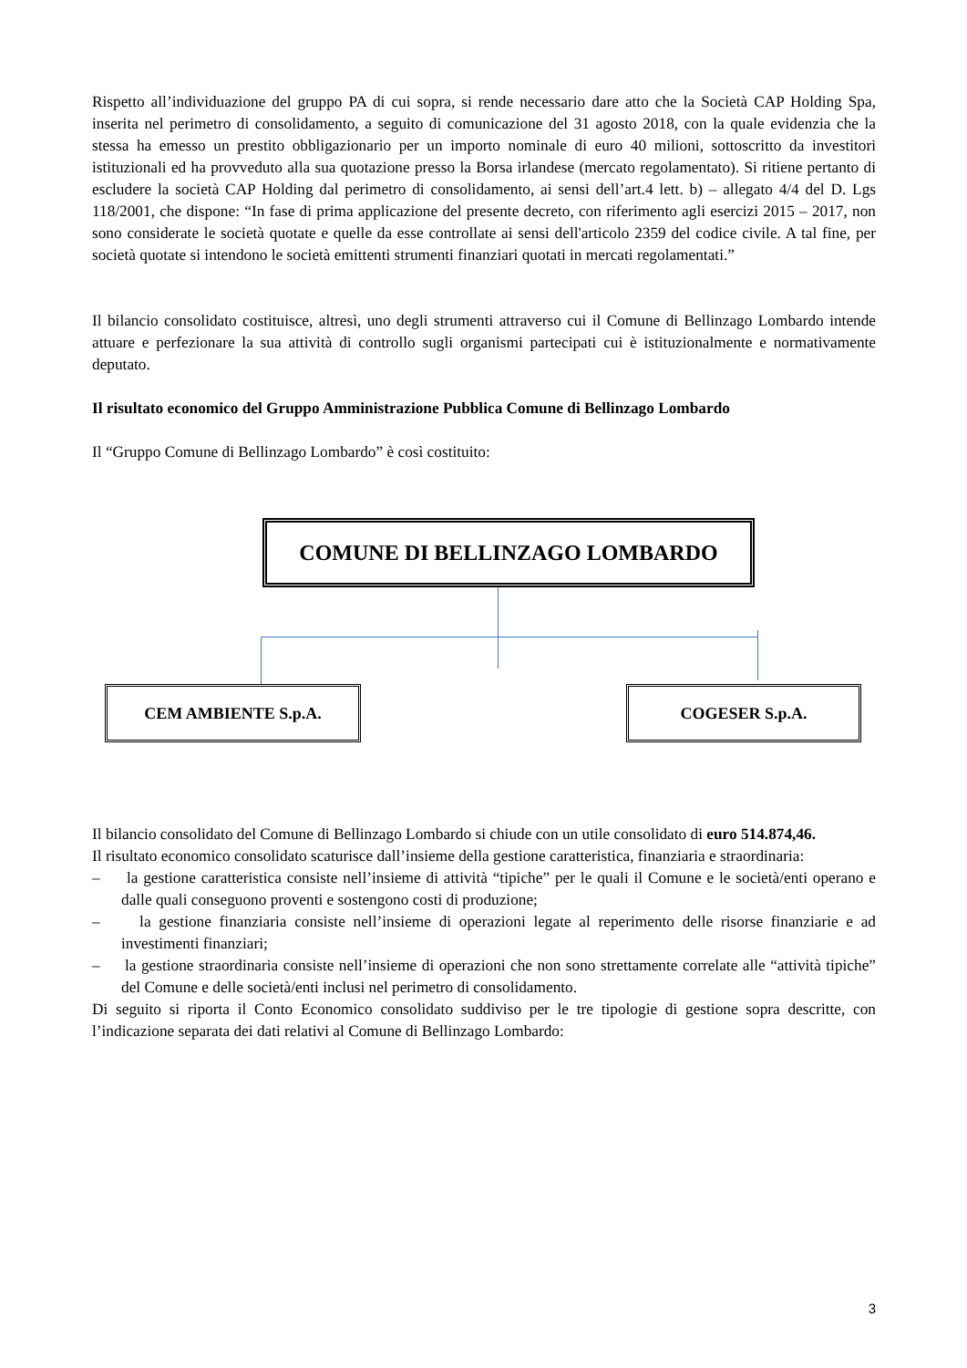Rispetto all’individuazione del gruppo PA di cui sopra, si rende necessario dare atto che la Società CAP Holding Spa, inserita nel perimetro di consolidamento, a seguito di comunicazione del 31 agosto 2018, con la quale evidenzia che la stessa ha emesso un prestito obbligazionario per un importo nominale di euro 40 milioni, sottoscritto da investitori istituzionali ed ha provveduto alla sua quotazione presso la Borsa irlandese (mercato regolamentato). Si ritiene pertanto di escludere la società CAP Holding dal perimetro di consolidamento, ai sensi dell’art.4 lett. b) – allegato 4/4 del D. Lgs 118/2001, che dispone: “In fase di prima applicazione del presente decreto, con riferimento agli esercizi 2015 – 2017, non sono considerate le società quotate e quelle da esse controllate ai sensi dell'articolo 2359 del codice civile. A tal fine, per società quotate si intendono le società emittenti strumenti finanziari quotati in mercati regolamentati.”
Il bilancio consolidato costituisce, altresì, uno degli strumenti attraverso cui il Comune di Bellinzago Lombardo intende attuare e perfezionare la sua attività di controllo sugli organismi partecipati cui è istituzionalmente e normativamente deputato.
Il risultato economico del Gruppo Amministrazione Pubblica Comune di Bellinzago Lombardo
Il “Gruppo Comune di Bellinzago Lombardo” è così costituito:
COMUNE DI BELLINZAGO LOMBARDO
CEM AMBIENTE S.p.A. COGESER S.p.A.
Il bilancio consolidato del Comune di Bellinzago Lombardo si chiude con un utile consolidato di euro 514.874,46.
Il risultato economico consolidato scaturisce dall’insieme della gestione caratteristica, finanziaria e straordinaria:
– la gestione caratteristica consiste nell’insieme di attività “tipiche” per le quali il Comune e le società/enti operano e dalle quali conseguono proventi e sostengono costi di produzione;
– la gestione finanziaria consiste nell’insieme di operazioni legate al reperimento delle risorse finanziarie e ad investimenti finanziari;
– la gestione straordinaria consiste nell’insieme di operazioni che non sono strettamente correlate alle “attività tipiche” del Comune e delle società/enti inclusi nel perimetro di consolidamento.
Di seguito si riporta il Conto Economico consolidato suddiviso per le tre tipologie di gestione sopra descritte, con l’indicazione separata dei dati relativi al Comune di Bellinzago Lombardo:
3